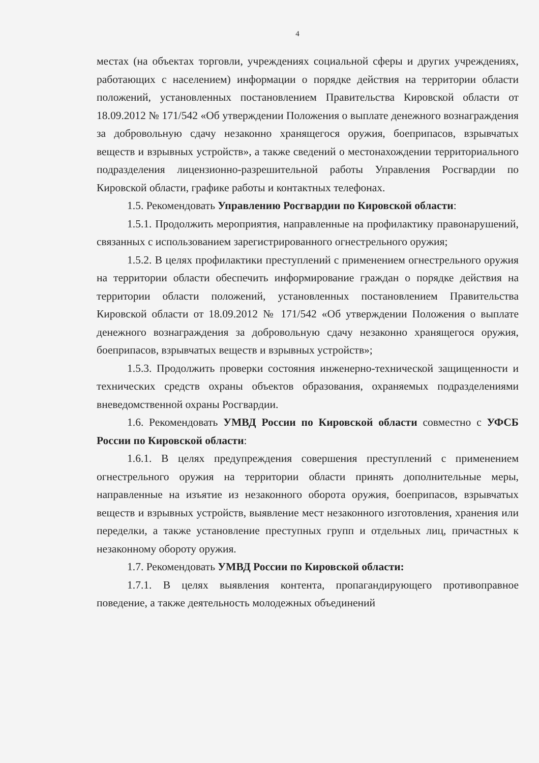4
местах (на объектах торговли, учреждениях социальной сферы и других учреждениях, работающих с населением) информации о порядке действия на территории области положений, установленных постановлением Правительства Кировской области от 18.09.2012 № 171/542 «Об утверждении Положения о выплате денежного вознаграждения за добровольную сдачу незаконно хранящегося оружия, боеприпасов, взрывчатых веществ и взрывных устройств», а также сведений о местонахождении территориального подразделения лицензионно-разрешительной работы Управления Росгвардии по Кировской области, графике работы и контактных телефонах.
1.5. Рекомендовать Управлению Росгвардии по Кировской области:
1.5.1. Продолжить мероприятия, направленные на профилактику правонарушений, связанных с использованием зарегистрированного огнестрельного оружия;
1.5.2. В целях профилактики преступлений с применением огнестрельного оружия на территории области обеспечить информирование граждан о порядке действия на территории области положений, установленных постановлением Правительства Кировской области от 18.09.2012 № 171/542 «Об утверждении Положения о выплате денежного вознаграждения за добровольную сдачу незаконно хранящегося оружия, боеприпасов, взрывчатых веществ и взрывных устройств»;
1.5.3. Продолжить проверки состояния инженерно-технической защищенности и технических средств охраны объектов образования, охраняемых подразделениями вневедомственной охраны Росгвардии.
1.6. Рекомендовать УМВД России по Кировской области совместно с УФСБ России по Кировской области:
1.6.1. В целях предупреждения совершения преступлений с применением огнестрельного оружия на территории области принять дополнительные меры, направленные на изъятие из незаконного оборота оружия, боеприпасов, взрывчатых веществ и взрывных устройств, выявление мест незаконного изготовления, хранения или переделки, а также установление преступных групп и отдельных лиц, причастных к незаконному обороту оружия.
1.7. Рекомендовать УМВД России по Кировской области:
1.7.1. В целях выявления контента, пропагандирующего противоправное поведение, а также деятельность молодежных объединений